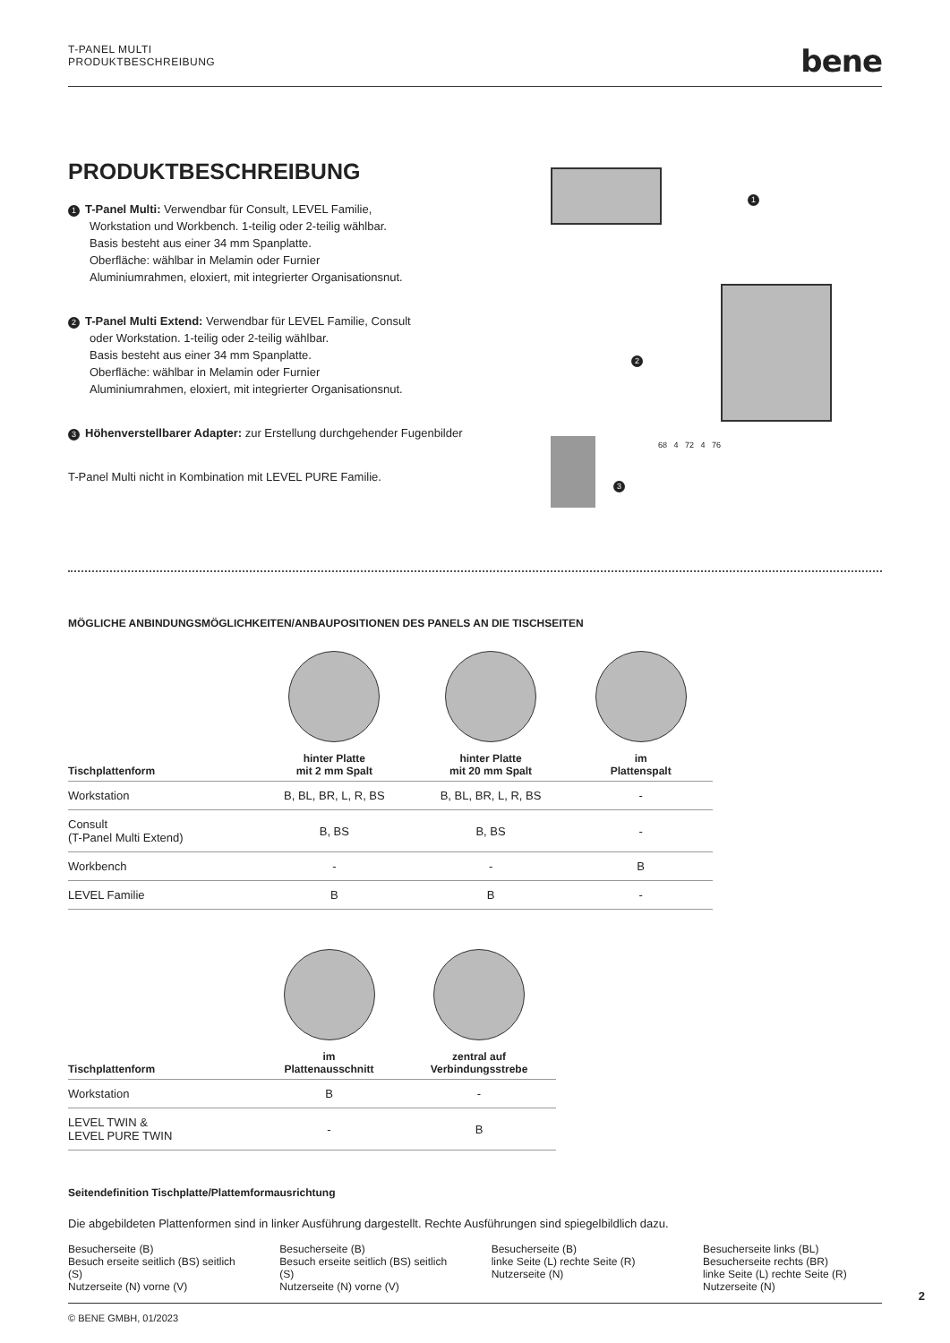T-PANEL MULTI
PRODUKTBESCHREIBUNG
bene
PRODUKTBESCHREIBUNG
1 T-Panel Multi: Verwendbar für Consult, LEVEL Familie,
Workstation und Workbench. 1-teilig oder 2-teilig wählbar.
Basis besteht aus einer 34 mm Spanplatte.
Oberfläche: wählbar in Melamin oder Furnier
Aluminiumrahmen, eloxiert, mit integrierter Organisationsnut.
2 T-Panel Multi Extend: Verwendbar für LEVEL Familie, Consult
oder Workstation. 1-teilig oder 2-teilig wählbar.
Basis besteht aus einer 34 mm Spanplatte.
Oberfläche: wählbar in Melamin oder Furnier
Aluminiumrahmen, eloxiert, mit integrierter Organisationsnut.
3 Höhenverstellbarer Adapter: zur Erstellung durchgehender Fugenbilder
T-Panel Multi nicht in Kombination mit LEVEL PURE Familie.
1
2
3
68 4 72 4 76
MÖGLICHE ANBINDUNGSMÖGLICHKEITEN/ANBAUPOSITIONEN DES PANELS AN DIE TISCHSEITEN
| Tischplattenform | hinter Platte mit 2 mm Spalt | hinter Platte mit 20 mm Spalt | im Plattenspalt |
| --- | --- | --- | --- |
| Workstation | B, BL, BR, L, R, BS | B, BL, BR, L, R, BS | - |
| Consult (T-Panel Multi Extend) | B, BS | B, BS | - |
| Workbench | - | - | B |
| LEVEL Familie | B | B | - |
| Tischplattenform | im Plattenausschnitt | zentral auf Verbindungsstrebe |
| --- | --- | --- |
| Workstation | B | - |
| LEVEL TWIN & LEVEL PURE TWIN | - | B |
Seitendefinition Tischplatte/Plattemformausrichtung
Die abgebildeten Plattenformen sind in linker Ausführung dargestellt. Rechte Ausführungen sind spiegelbildlich dazu.
Besucherseite (B)
Besuch erseite seitlich (BS) seitlich (S)
Nutzerseite (N) vorne (V)
Besucherseite (B)
Besuch erseite seitlich (BS) seitlich (S)
Nutzerseite (N) vorne (V)
Besucherseite (B)
linke Seite (L) rechte Seite (R)
Nutzerseite (N)
Besucherseite links (BL) Besucherseite rechts (BR)
linke Seite (L) rechte Seite (R)
Nutzerseite (N)
2
© BENE GMBH, 01/2023